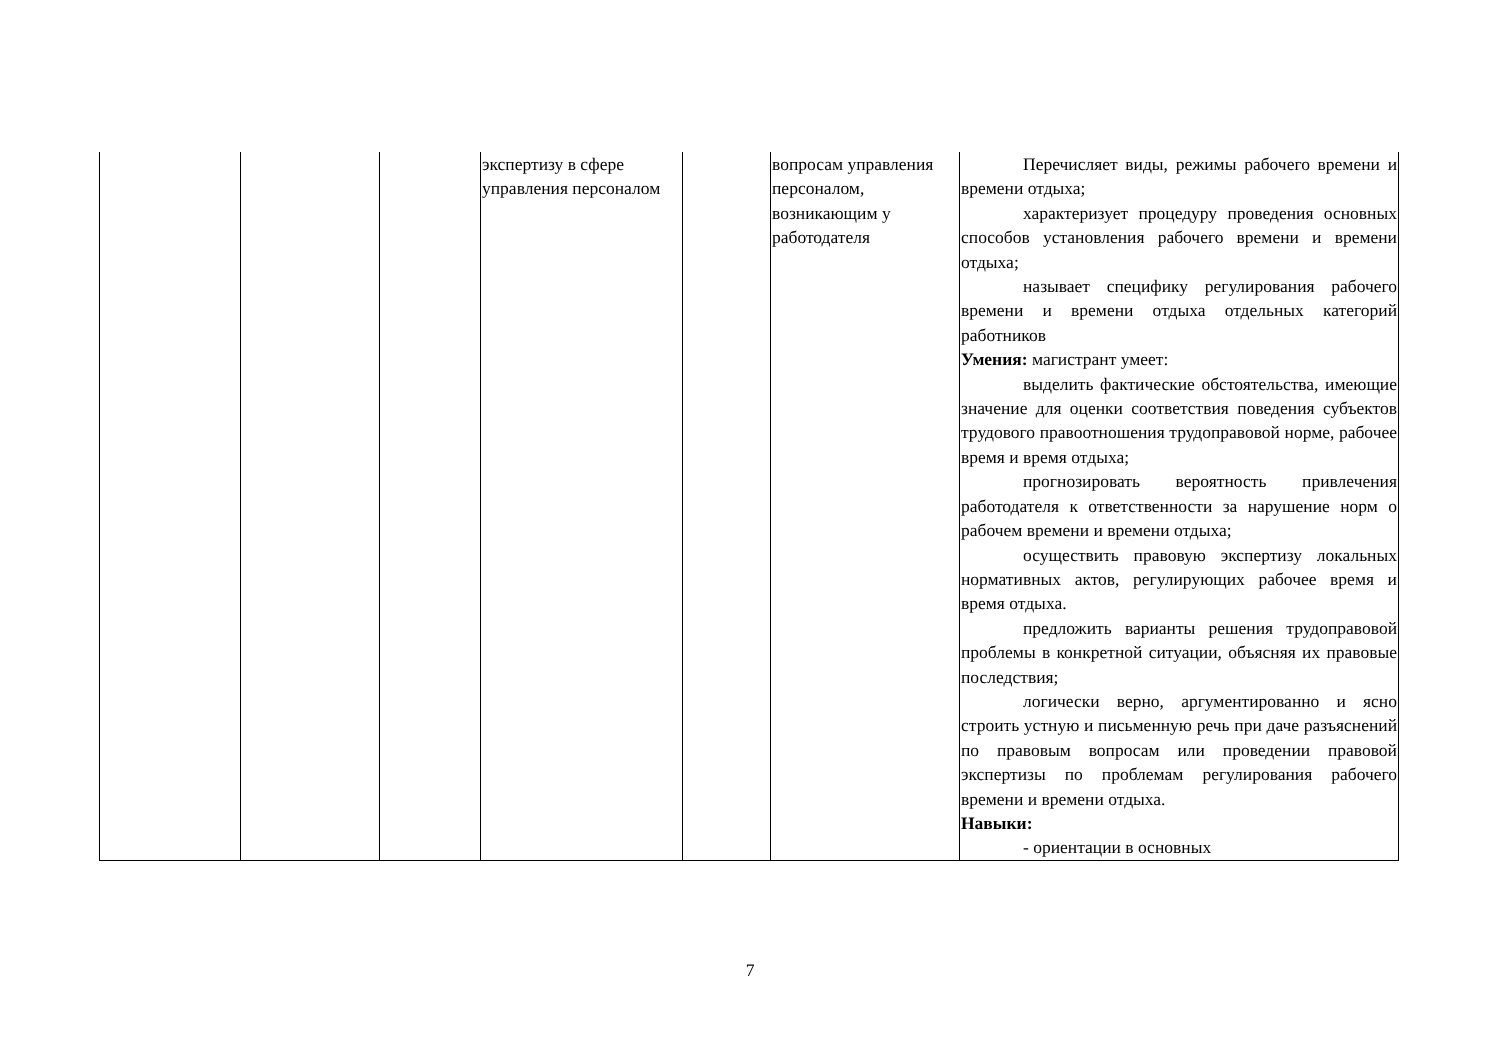| | | | экспертизу в сфере управления персоналом | | вопросам управления персоналом, возникающим у работодателя | Перечисляет виды, режимы рабочего времени и времени отдыха; характеризует процедуру проведения основных способов установления рабочего времени и времени отдыха; называет специфику регулирования рабочего времени и времени отдыха отдельных категорий работников Умения: магистрант умеет: выделить фактические обстоятельства, имеющие значение для оценки соответствия поведения субъектов трудового правоотношения трудоправовой норме, рабочее время и время отдыха; прогнозировать вероятность привлечения работодателя к ответственности за нарушение норм о рабочем времени и времени отдыха; осуществить правовую экспертизу локальных нормативных актов, регулирующих рабочее время и время отдыха. предложить варианты решения трудоправовой проблемы в конкретной ситуации, объясняя их правовые последствия; логически верно, аргументированно и ясно строить устную и письменную речь при даче разъяснений по правовым вопросам или проведении правовой экспертизы по проблемам регулирования рабочего времени и времени отдыха. Навыки: - ориентации в основных |
7